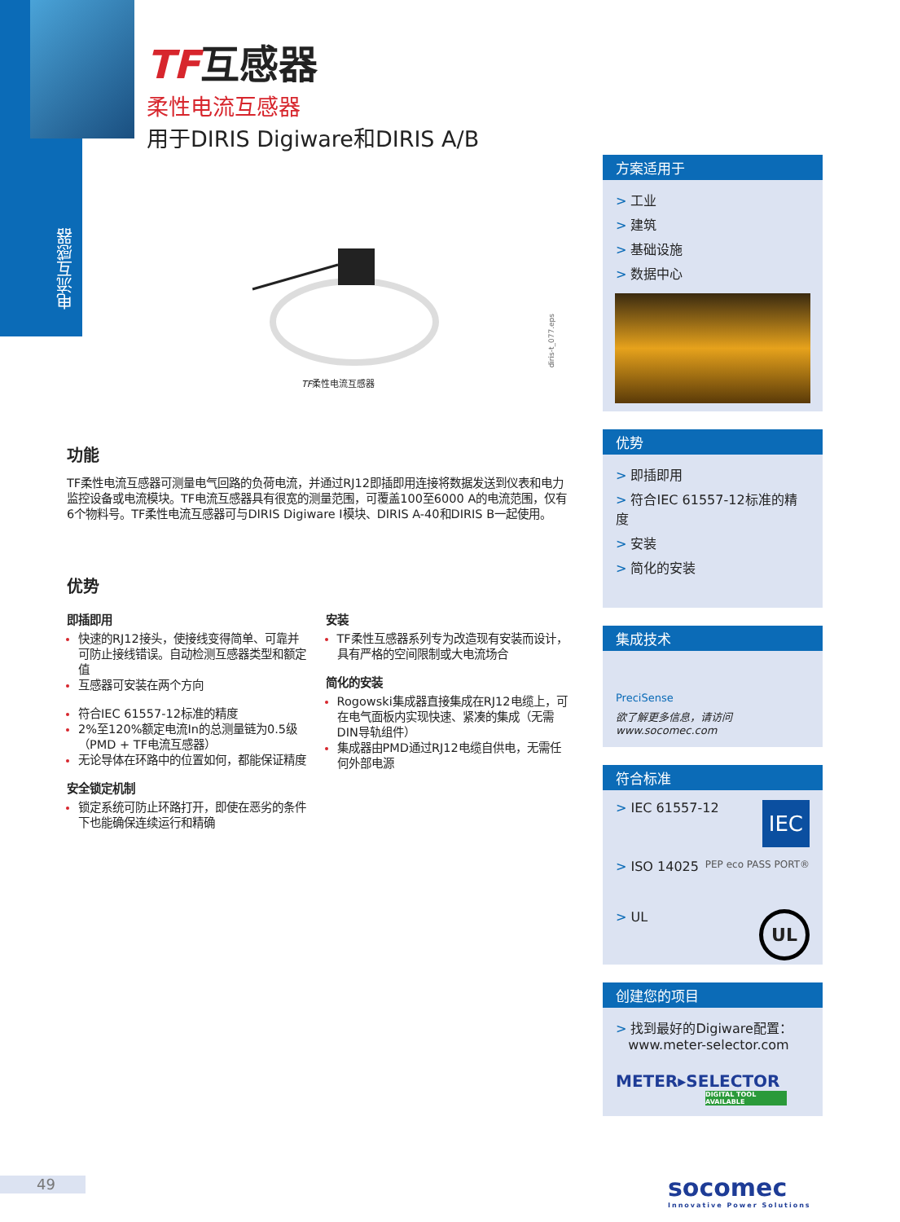电流互感器
TF互感器
柔性电流互感器
用于DIRIS Digiware和DIRIS A/B
TF柔性电流互感器
diris-t_077.eps
功能
TF柔性电流互感器可测量电气回路的负荷电流，并通过RJ12即插即用连接将数据发送到仪表和电力监控设备或电流模块。TF电流互感器具有很宽的测量范围，可覆盖100至6000 A的电流范围，仅有6个物料号。TF柔性电流互感器可与DIRIS Digiware I模块、DIRIS A-40和DIRIS B一起使用。
优势
即插即用
快速的RJ12接头，使接线变得简单、可靠并可防止接线错误。自动检测互感器类型和额定值
互感器可安装在两个方向
符合IEC 61557-12标准的精度
2%至120%额定电流In的总测量链为0.5级（PMD + TF电流互感器）
无论导体在环路中的位置如何，都能保证精度
安全锁定机制
锁定系统可防止环路打开，即使在恶劣的条件下也能确保连续运行和精确
安装
TF柔性互感器系列专为改造现有安装而设计，具有严格的空间限制或大电流场合
简化的安装
Rogowski集成器直接集成在RJ12电缆上，可在电气面板内实现快速、紧凑的集成（无需DIN导轨组件）
集成器由PMD通过RJ12电缆自供电，无需任何外部电源
方案适用于
> 工业
> 建筑
> 基础设施
> 数据中心
优势
> 即插即用
> 符合IEC 61557-12标准的精度
> 安装
> 简化的安装
集成技术
Preci Sense
欲了解更多信息，请访问www.socomec.com
符合标准
> IEC 61557-12 IEC
> ISO 14025 PEP eco PASS PORT®
> UL UL
创建您的项目
> 找到最好的Digiware配置：
www.meter-selector.com
METER▸SELECTOR
DIGITAL TOOL AVAILABLE
49
socomec
Innovative Power Solutions